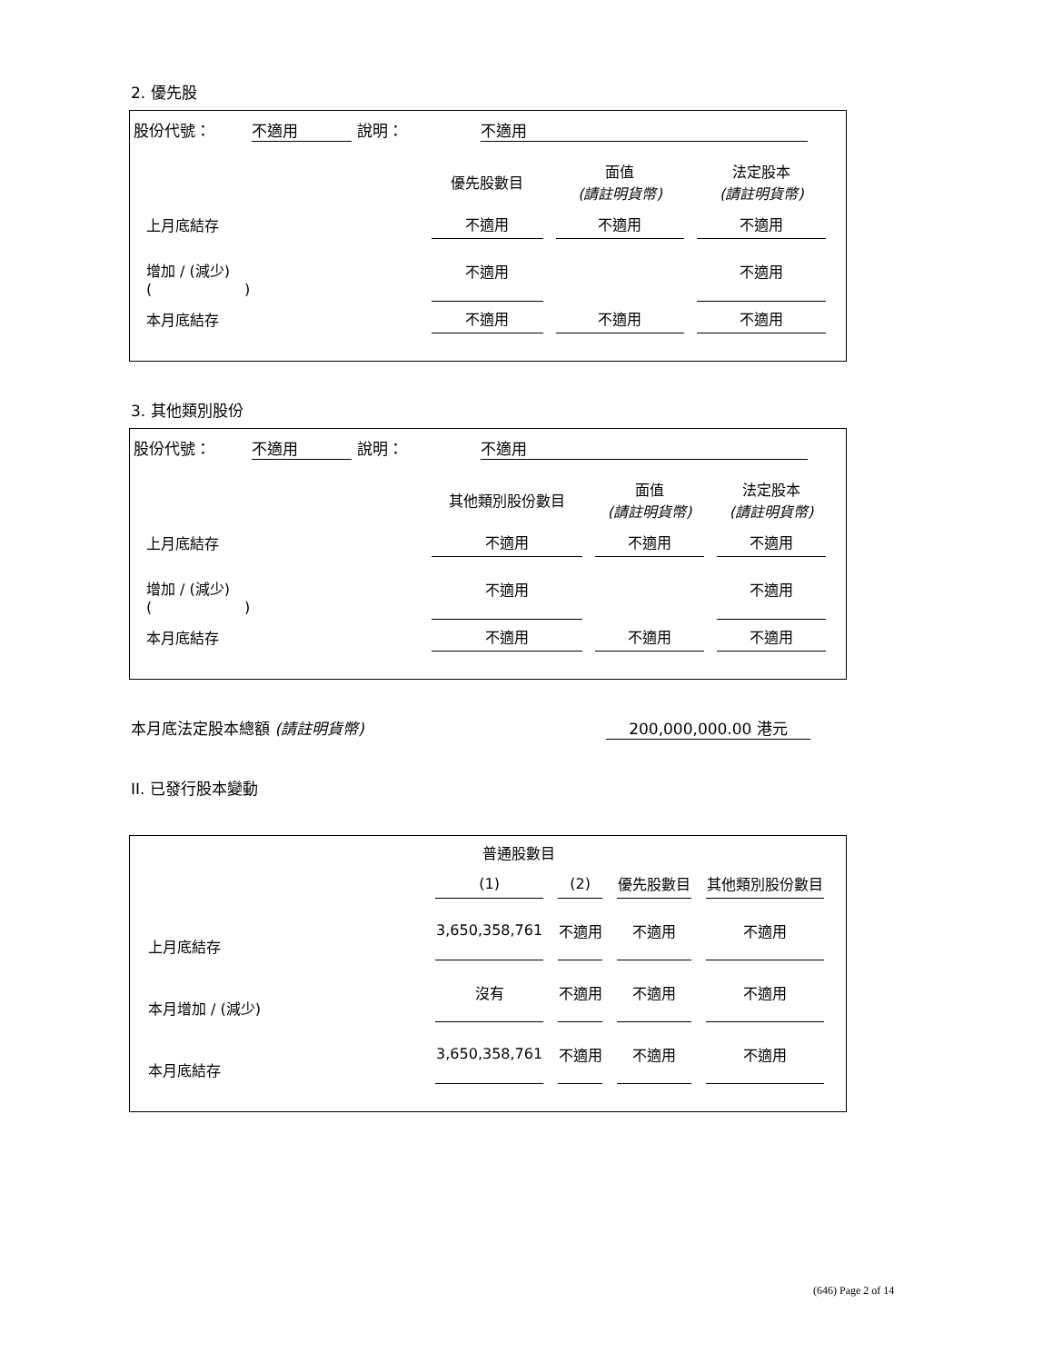2. 優先股
股份代號： 不適用 說明： 不適用
| | 優先股數目 | 面值 (請註明貨幣) | 法定股本 (請註明貨幣) |
| 上月底結存 | 不適用 | 不適用 | 不適用 |
| 增加 / (減少) ( ) | 不適用 | | 不適用 |
| 本月底結存 | 不適用 | 不適用 | 不適用 |
3. 其他類別股份
股份代號： 不適用 說明： 不適用
| | 其他類別股份數目 | 面值 (請註明貨幣) | 法定股本 (請註明貨幣) |
| 上月底結存 | 不適用 | 不適用 | 不適用 |
| 增加 / (減少) ( ) | 不適用 | | 不適用 |
| 本月底結存 | 不適用 | 不適用 | 不適用 |
本月底法定股本總額 (請註明貨幣) 200,000,000.00 港元
II. 已發行股本變動
| | 普通股數目 | | | |
| | (1) | (2) | 優先股數目 | 其他類別股份數目 |
| 上月底結存 | 3,650,358,761 | 不適用 | 不適用 | 不適用 |
| 本月增加 / (減少) | 沒有 | 不適用 | 不適用 | 不適用 |
| 本月底結存 | 3,650,358,761 | 不適用 | 不適用 | 不適用 |
(646) Page 2 of 14